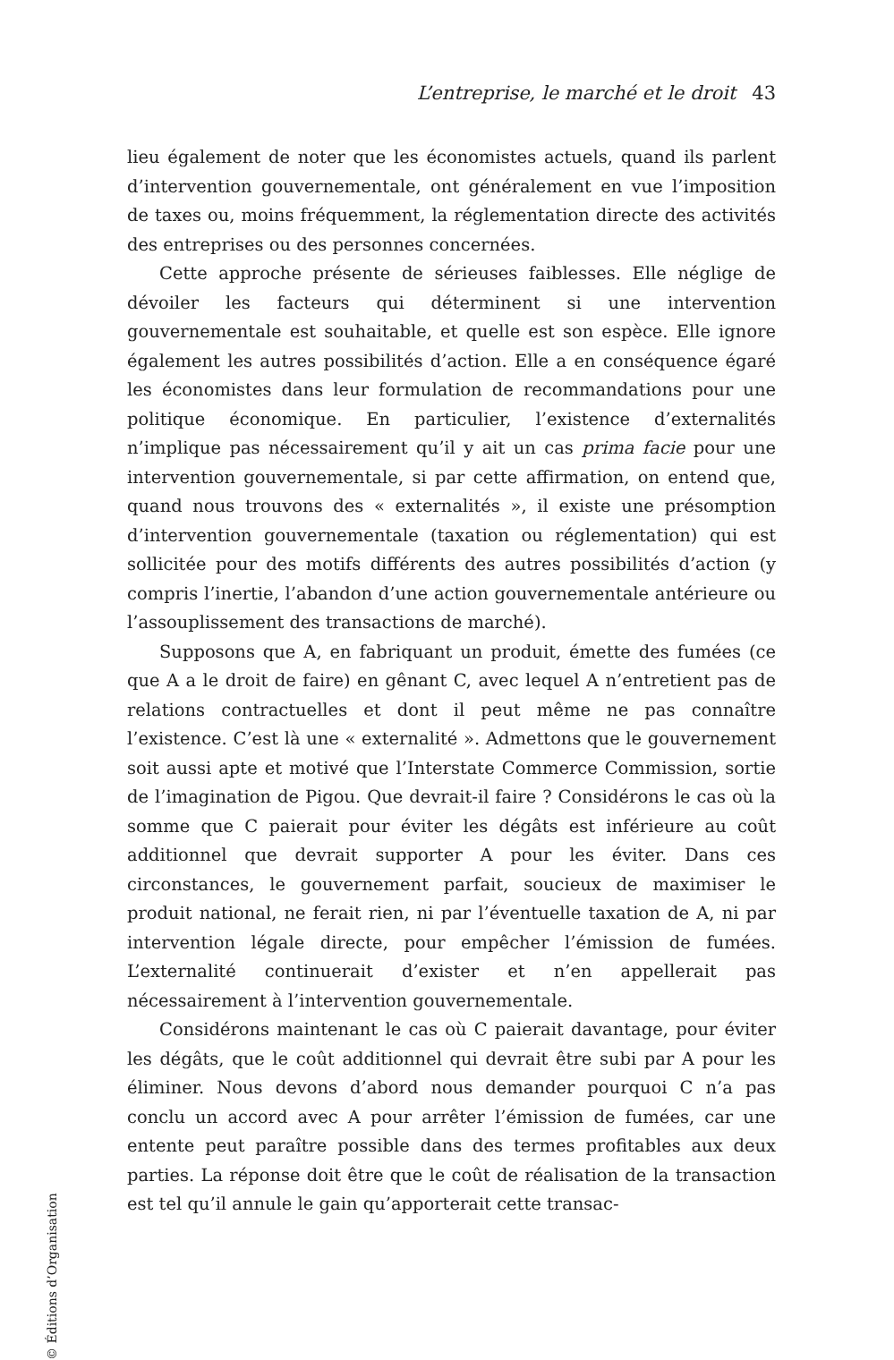L’entreprise, le marché et le droit 43
lieu également de noter que les économistes actuels, quand ils parlent d’intervention gouvernementale, ont généralement en vue l’imposition de taxes ou, moins fréquemment, la réglementation directe des activités des entreprises ou des personnes concernées.
Cette approche présente de sérieuses faiblesses. Elle néglige de dévoiler les facteurs qui déterminent si une intervention gouvernementale est souhaitable, et quelle est son espèce. Elle ignore également les autres possibilités d’action. Elle a en conséquence égaré les économistes dans leur formulation de recommandations pour une politique économique. En particulier, l’existence d’externalités n’implique pas nécessairement qu’il y ait un cas prima facie pour une intervention gouvernementale, si par cette affirmation, on entend que, quand nous trouvons des « externalités », il existe une présomption d’intervention gouvernementale (taxation ou réglementation) qui est sollicitée pour des motifs différents des autres possibilités d’action (y compris l’inertie, l’abandon d’une action gouvernementale antérieure ou l’assouplissement des transactions de marché).
Supposons que A, en fabriquant un produit, émette des fumées (ce que A a le droit de faire) en gênant C, avec lequel A n’entretient pas de relations contractuelles et dont il peut même ne pas connaître l’existence. C’est là une « externalité ». Admettons que le gouvernement soit aussi apte et motivé que l’Interstate Commerce Commission, sortie de l’imagination de Pigou. Que devrait-il faire ? Considérons le cas où la somme que C paierait pour éviter les dégâts est inférieure au coût additionnel que devrait supporter A pour les éviter. Dans ces circonstances, le gouvernement parfait, soucieux de maximiser le produit national, ne ferait rien, ni par l’éventuelle taxation de A, ni par intervention légale directe, pour empêcher l’émission de fumées. L’externalité continuerait d’exister et n’en appellerait pas nécessairement à l’intervention gouvernementale.
Considérons maintenant le cas où C paierait davantage, pour éviter les dégâts, que le coût additionnel qui devrait être subi par A pour les éliminer. Nous devons d’abord nous demander pourquoi C n’a pas conclu un accord avec A pour arrêter l’émission de fumées, car une entente peut paraître possible dans des termes profitables aux deux parties. La réponse doit être que le coût de réalisation de la transaction est tel qu’il annule le gain qu’apporterait cette transac-
© Éditions d’Organisation